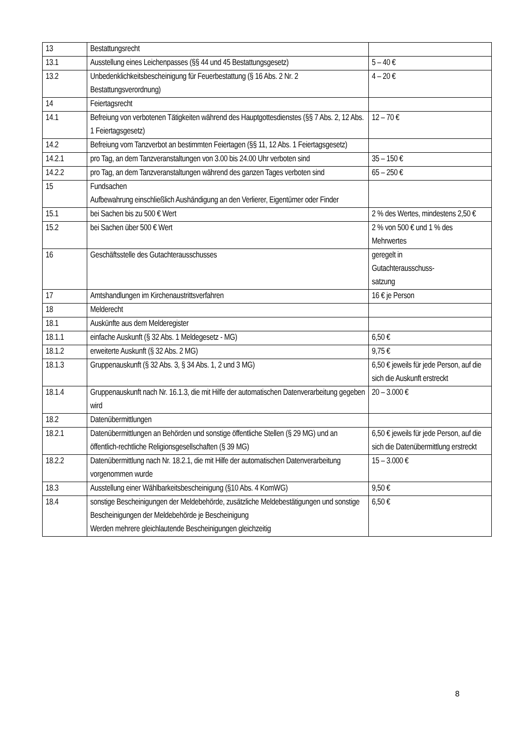| 13 | Bestattungsrecht | |
| 13.1 | Ausstellung eines Leichenpasses (§§ 44 und 45 Bestattungsgesetz) | 5 – 40 € |
| 13.2 | Unbedenklichkeitsbescheinigung für Feuerbestattung (§ 16 Abs. 2 Nr. 2 Bestattungsverordnung) | 4 – 20 € |
| 14 | Feiertagsrecht | |
| 14.1 | Befreiung von verbotenen Tätigkeiten während des Hauptgottesdienstes (§§ 7 Abs. 2, 12 Abs. 1 Feiertagsgesetz) | 12 – 70 € |
| 14.2 | Befreiung vom Tanzverbot an bestimmten Feiertagen (§§ 11, 12 Abs. 1 Feiertagsgesetz) | |
| 14.2.1 | pro Tag, an dem Tanzveranstaltungen von 3.00 bis 24.00 Uhr verboten sind | 35 – 150 € |
| 14.2.2 | pro Tag, an dem Tanzveranstaltungen während des ganzen Tages verboten sind | 65 – 250 € |
| 15 | Fundsachen Aufbewahrung einschließlich Aushändigung an den Verlierer, Eigentümer oder Finder | |
| 15.1 | bei Sachen bis zu 500 € Wert | 2 % des Wertes, mindestens 2,50 € |
| 15.2 | bei Sachen über 500 € Wert | 2 % von 500 € und 1 % des Mehrwertes |
| 16 | Geschäftsstelle des Gutachterausschusses | geregelt in Gutachterausschuss- satzung |
| 17 | Amtshandlungen im Kirchenaustrittsverfahren | 16 € je Person |
| 18 | Melderecht | |
| 18.1 | Auskünfte aus dem Melderegister | |
| 18.1.1 | einfache Auskunft (§ 32 Abs. 1 Meldegesetz - MG) | 6,50 € |
| 18.1.2 | erweiterte Auskunft (§ 32 Abs. 2 MG) | 9,75 € |
| 18.1.3 | Gruppenauskunft (§ 32 Abs. 3, § 34 Abs. 1, 2 und 3 MG) | 6,50 € jeweils für jede Person, auf die sich die Auskunft erstreckt |
| 18.1.4 | Gruppenauskunft nach Nr. 16.1.3, die mit Hilfe der automatischen Datenverarbeitung gegeben wird | 20 – 3.000 € |
| 18.2 | Datenübermittlungen | |
| 18.2.1 | Datenübermittlungen an Behörden und sonstige öffentliche Stellen (§ 29 MG) und an öffentlich-rechtliche Religionsgesellschaften (§ 39 MG) | 6,50 € jeweils für jede Person, auf die sich die Datenübermittlung erstreckt |
| 18.2.2 | Datenübermittlung nach Nr. 18.2.1, die mit Hilfe der automatischen Datenverarbeitung vorgenommen wurde | 15 – 3.000 € |
| 18.3 | Ausstellung einer Wählbarkeitsbescheinigung (§10 Abs. 4 KomWG) | 9,50 € |
| 18.4 | sonstige Bescheinigungen der Meldebehörde, zusätzliche Meldebestätigungen und sonstige Bescheinigungen der Meldebehörde je Bescheinigung Werden mehrere gleichlautende Bescheinigungen gleichzeitig | 6,50 € |
8